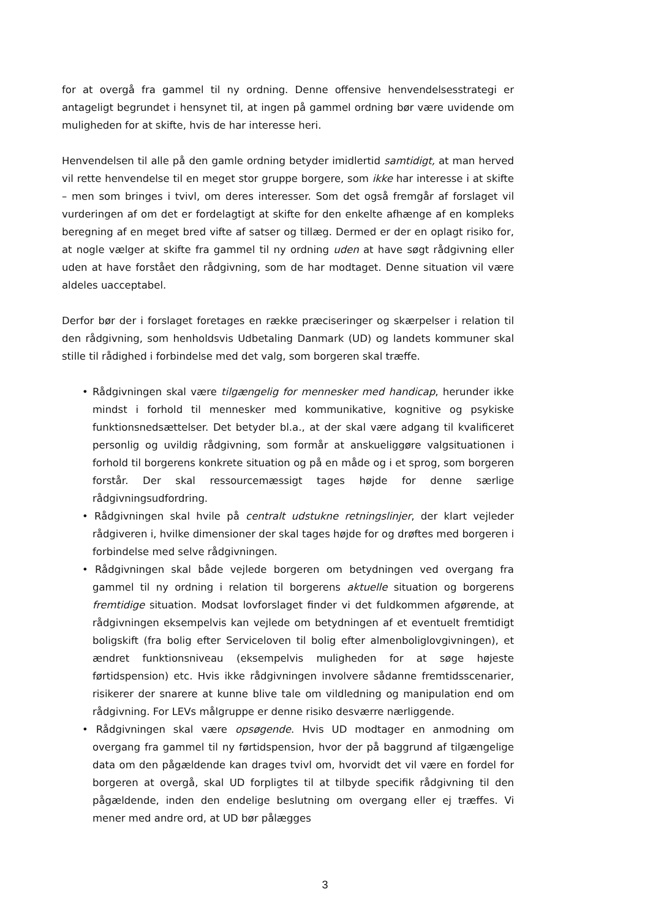for at overgå fra gammel til ny ordning. Denne offensive henvendelsesstrategi er antageligt begrundet i hensynet til, at ingen på gammel ordning bør være uvidende om muligheden for at skifte, hvis de har interesse heri.
Henvendelsen til alle på den gamle ordning betyder imidlertid samtidigt, at man herved vil rette henvendelse til en meget stor gruppe borgere, som ikke har interesse i at skifte – men som bringes i tvivl, om deres interesser. Som det også fremgår af forslaget vil vurderingen af om det er fordelagtigt at skifte for den enkelte afhænge af en kompleks beregning af en meget bred vifte af satser og tillæg. Dermed er der en oplagt risiko for, at nogle vælger at skifte fra gammel til ny ordning uden at have søgt rådgivning eller uden at have forstået den rådgivning, som de har modtaget. Denne situation vil være aldeles uacceptabel.
Derfor bør der i forslaget foretages en række præciseringer og skærpelser i relation til den rådgivning, som henholdsvis Udbetaling Danmark (UD) og landets kommuner skal stille til rådighed i forbindelse med det valg, som borgeren skal træffe.
• Rådgivningen skal være tilgængelig for mennesker med handicap, herunder ikke mindst i forhold til mennesker med kommunikative, kognitive og psykiske funktionsnedsættelser. Det betyder bl.a., at der skal være adgang til kvalificeret personlig og uvildig rådgivning, som formår at anskueliggøre valgsituationen i forhold til borgerens konkrete situation og på en måde og i et sprog, som borgeren forstår. Der skal ressourcemæssigt tages højde for denne særlige rådgivningsudfordring.
• Rådgivningen skal hvile på centralt udstukne retningslinjer, der klart vejleder rådgiveren i, hvilke dimensioner der skal tages højde for og drøftes med borgeren i forbindelse med selve rådgivningen.
• Rådgivningen skal både vejlede borgeren om betydningen ved overgang fra gammel til ny ordning i relation til borgerens aktuelle situation og borgerens fremtidige situation. Modsat lovforslaget finder vi det fuldkommen afgørende, at rådgivningen eksempelvis kan vejlede om betydningen af et eventuelt fremtidigt boligskift (fra bolig efter Serviceloven til bolig efter almenboliglovgivningen), et ændret funktionsniveau (eksempelvis muligheden for at søge højeste førtidspension) etc. Hvis ikke rådgivningen involvere sådanne fremtidsscenarier, risikerer der snarere at kunne blive tale om vildledning og manipulation end om rådgivning. For LEVs målgruppe er denne risiko desværre nærliggende.
• Rådgivningen skal være opsøgende. Hvis UD modtager en anmodning om overgang fra gammel til ny førtidspension, hvor der på baggrund af tilgængelige data om den pågældende kan drages tvivl om, hvorvidt det vil være en fordel for borgeren at overgå, skal UD forpligtes til at tilbyde specifik rådgivning til den pågældende, inden den endelige beslutning om overgang eller ej træffes. Vi mener med andre ord, at UD bør pålægges
3